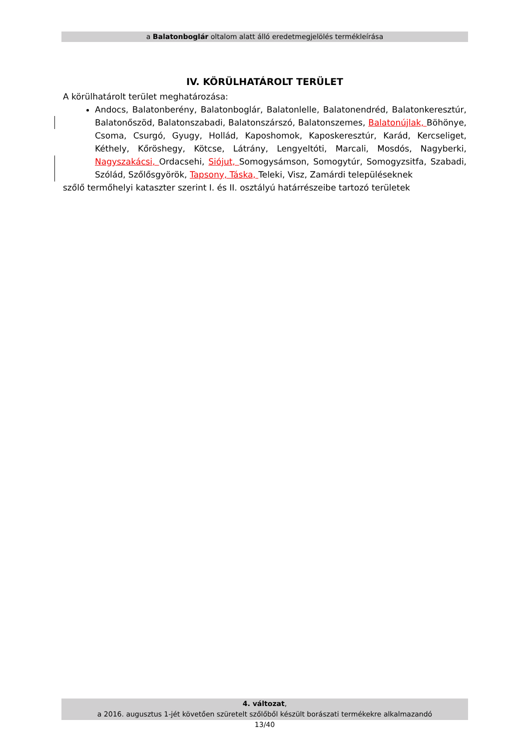a Balatonboglár oltalom alatt álló eredetmegjelölés termékleírása
IV. KÖRÜLHATÁROLT TERÜLET
A körülhatárolt terület meghatározása:
Andocs, Balatonberény, Balatonboglár, Balatonlelle, Balatonendréd, Balatonkeresztúr, Balatonőszöd, Balatonszabadi, Balatonszárszó, Balatonszemes, Balatonújlak, Böhönye, Csoma, Csurgó, Gyugy, Hollád, Kaposhomok, Kaposkeresztúr, Karád, Kercseliget, Kéthely, Kőröshegy, Kötcse, Látrány, Lengyeltóti, Marcali, Mosdós, Nagyberki, Nagyszakácsi, Ordacsehi, Siójut, Somogysámson, Somogytúr, Somogyzsitfa, Szabadi, Szólád, Szőlősgyörök, Tapsony, Táska, Teleki, Visz, Zamárdi településeknek
szőlő termőhelyi kataszter szerint I. és II. osztályú határrészeibe tartozó területek
4. változat,
a 2016. augusztus 1-jét követően szüretelt szőlőből készült borászati termékekre alkalmazandó
13/40